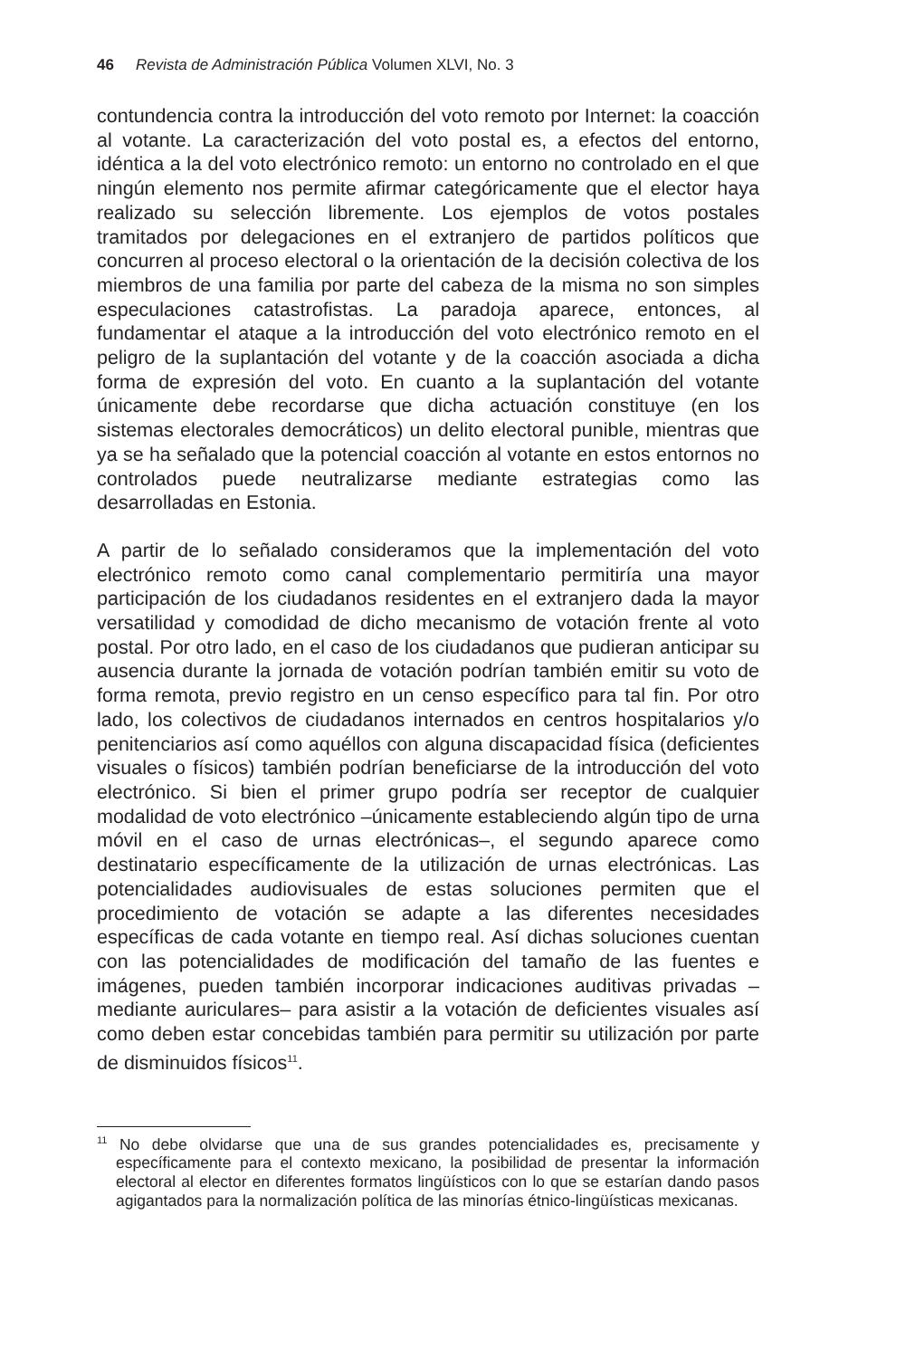46 Revista de Administración Pública Volumen XLVI, No. 3
contundencia contra la introducción del voto remoto por Internet: la coacción al votante. La caracterización del voto postal es, a efectos del entorno, idéntica a la del voto electrónico remoto: un entorno no controlado en el que ningún elemento nos permite afirmar categóricamente que el elector haya realizado su selección libremente. Los ejemplos de votos postales tramitados por delegaciones en el extranjero de partidos políticos que concurren al proceso electoral o la orientación de la decisión colectiva de los miembros de una familia por parte del cabeza de la misma no son simples especulaciones catastrofistas. La paradoja aparece, entonces, al fundamentar el ataque a la introducción del voto electrónico remoto en el peligro de la suplantación del votante y de la coacción asociada a dicha forma de expresión del voto. En cuanto a la suplantación del votante únicamente debe recordarse que dicha actuación constituye (en los sistemas electorales democráticos) un delito electoral punible, mientras que ya se ha señalado que la potencial coacción al votante en estos entornos no controlados puede neutralizarse mediante estrategias como las desarrolladas en Estonia.
A partir de lo señalado consideramos que la implementación del voto electrónico remoto como canal complementario permitiría una mayor participación de los ciudadanos residentes en el extranjero dada la mayor versatilidad y comodidad de dicho mecanismo de votación frente al voto postal. Por otro lado, en el caso de los ciudadanos que pudieran anticipar su ausencia durante la jornada de votación podrían también emitir su voto de forma remota, previo registro en un censo específico para tal fin. Por otro lado, los colectivos de ciudadanos internados en centros hospitalarios y/o penitenciarios así como aquéllos con alguna discapacidad física (deficientes visuales o físicos) también podrían beneficiarse de la introducción del voto electrónico. Si bien el primer grupo podría ser receptor de cualquier modalidad de voto electrónico –únicamente estableciendo algún tipo de urna móvil en el caso de urnas electrónicas–, el segundo aparece como destinatario específicamente de la utilización de urnas electrónicas. Las potencialidades audiovisuales de estas soluciones permiten que el procedimiento de votación se adapte a las diferentes necesidades específicas de cada votante en tiempo real. Así dichas soluciones cuentan con las potencialidades de modificación del tamaño de las fuentes e imágenes, pueden también incorporar indicaciones auditivas privadas –mediante auriculares– para asistir a la votación de deficientes visuales así como deben estar concebidas también para permitir su utilización por parte de disminuidos físicos<sup>11</sup>.
<sup>11</sup> No debe olvidarse que una de sus grandes potencialidades es, precisamente y específicamente para el contexto mexicano, la posibilidad de presentar la información electoral al elector en diferentes formatos lingüísticos con lo que se estarían dando pasos agigantados para la normalización política de las minorías étnico-lingüísticas mexicanas.